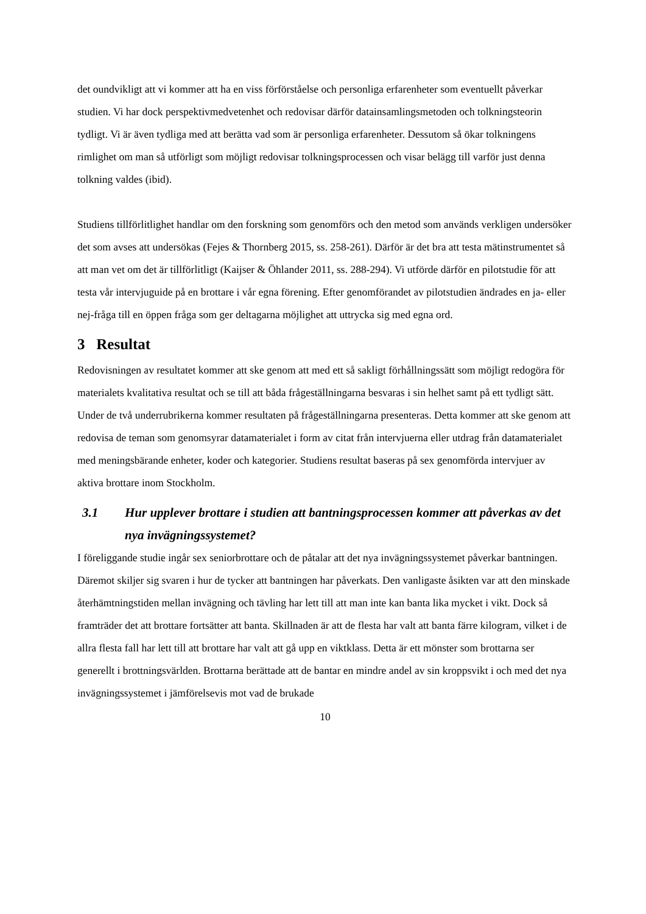det oundvikligt att vi kommer att ha en viss förförståelse och personliga erfarenheter som eventuellt påverkar studien. Vi har dock perspektivmedvetenhet och redovisar därför datainsamlingsmetoden och tolkningsteorin tydligt. Vi är även tydliga med att berätta vad som är personliga erfarenheter. Dessutom så ökar tolkningens rimlighet om man så utförligt som möjligt redovisar tolkningsprocessen och visar belägg till varför just denna tolkning valdes (ibid).
Studiens tillförlitlighet handlar om den forskning som genomförs och den metod som används verkligen undersöker det som avses att undersökas (Fejes & Thornberg 2015, ss. 258-261). Därför är det bra att testa mätinstrumentet så att man vet om det är tillförlitligt (Kaijser & Öhlander 2011, ss. 288-294). Vi utförde därför en pilotstudie för att testa vår intervjuguide på en brottare i vår egna förening. Efter genomförandet av pilotstudien ändrades en ja- eller nej-fråga till en öppen fråga som ger deltagarna möjlighet att uttrycka sig med egna ord.
3 Resultat
Redovisningen av resultatet kommer att ske genom att med ett så sakligt förhållningssätt som möjligt redogöra för materialets kvalitativa resultat och se till att båda frågeställningarna besvaras i sin helhet samt på ett tydligt sätt. Under de två underrubrikerna kommer resultaten på frågeställningarna presenteras. Detta kommer att ske genom att redovisa de teman som genomsyrar datamaterialet i form av citat från intervjuerna eller utdrag från datamaterialet med meningsbärande enheter, koder och kategorier. Studiens resultat baseras på sex genomförda intervjuer av aktiva brottare inom Stockholm.
3.1 Hur upplever brottare i studien att bantningsprocessen kommer att påverkas av det nya invägningssystemet?
I föreliggande studie ingår sex seniorbrottare och de påtalar att det nya invägningssystemet påverkar bantningen. Däremot skiljer sig svaren i hur de tycker att bantningen har påverkats. Den vanligaste åsikten var att den minskade återhämtningstiden mellan invägning och tävling har lett till att man inte kan banta lika mycket i vikt. Dock så framträder det att brottare fortsätter att banta. Skillnaden är att de flesta har valt att banta färre kilogram, vilket i de allra flesta fall har lett till att brottare har valt att gå upp en viktklass. Detta är ett mönster som brottarna ser generellt i brottningsvärlden. Brottarna berättade att de bantar en mindre andel av sin kroppsvikt i och med det nya invägningssystemet i jämförelsevis mot vad de brukade
10